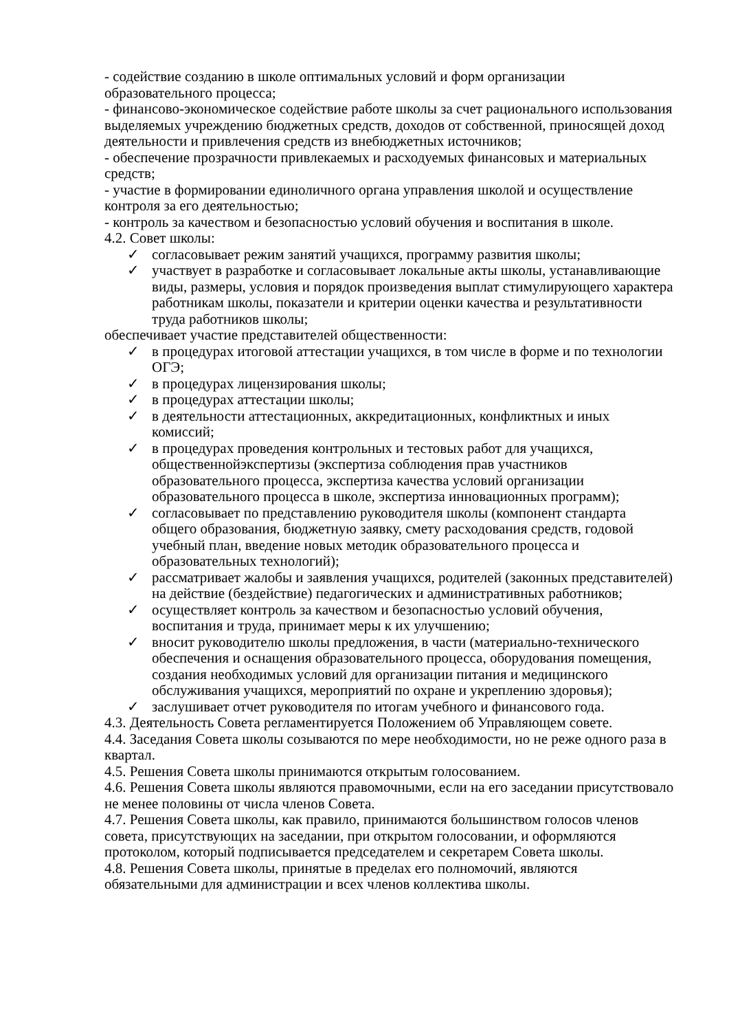- содействие созданию в школе оптимальных условий и форм организации образовательного процесса;
- финансово-экономическое содействие работе школы за счет рационального использования выделяемых учреждению бюджетных средств, доходов от собственной, приносящей доход деятельности и привлечения средств из внебюджетных источников;
- обеспечение прозрачности привлекаемых и расходуемых финансовых и материальных средств;
- участие в формировании единоличного органа управления школой и осуществление контроля за его деятельностью;
- контроль за качеством и безопасностью условий обучения и воспитания в школе.
4.2. Совет школы:
✓ согласовывает режим занятий учащихся, программу развития школы;
✓ участвует в разработке и согласовывает локальные акты школы, устанавливающие виды, размеры, условия и порядок произведения выплат стимулирующего характера работникам школы, показатели и критерии оценки качества и результативности труда работников школы;
обеспечивает участие представителей общественности:
✓ в процедурах итоговой аттестации учащихся, в том числе в форме и по технологии ОГЭ;
✓ в процедурах лицензирования школы;
✓ в процедурах аттестации школы;
✓ в деятельности аттестационных, аккредитационных, конфликтных и иных комиссий;
✓ в процедурах проведения контрольных и тестовых работ для учащихся, общественнойэкспертизы (экспертиза соблюдения прав участников образовательного процесса, экспертиза качества условий организации образовательного процесса в школе, экспертиза инновационных программ);
✓ согласовывает по представлению руководителя школы (компонент стандарта общего образования, бюджетную заявку, смету расходования средств, годовой учебный план, введение новых методик образовательного процесса и образовательных технологий);
✓ рассматривает жалобы и заявления учащихся, родителей (законных представителей) на действие (бездействие) педагогических и административных работников;
✓ осуществляет контроль за качеством и безопасностью условий обучения, воспитания и труда, принимает меры к их улучшению;
✓ вносит руководителю школы предложения, в части (материально-технического обеспечения и оснащения образовательного процесса, оборудования помещения, создания необходимых условий для организации питания и медицинского обслуживания учащихся, мероприятий по охране и укреплению здоровья);
✓ заслушивает отчет руководителя по итогам учебного и финансового года.
4.3. Деятельность Совета регламентируется Положением об Управляющем совете.
4.4. Заседания Совета школы созываются по мере необходимости, но не реже одного раза в квартал.
4.5. Решения Совета школы принимаются открытым голосованием.
4.6. Решения Совета школы являются правомочными, если на его заседании присутствовало не менее половины от числа членов Совета.
4.7. Решения Совета школы, как правило, принимаются большинством голосов членов совета, присутствующих на заседании, при открытом голосовании, и оформляются протоколом, который подписывается председателем и секретарем Совета школы.
4.8. Решения Совета школы, принятые в пределах его полномочий, являются обязательными для администрации и всех членов коллектива школы.